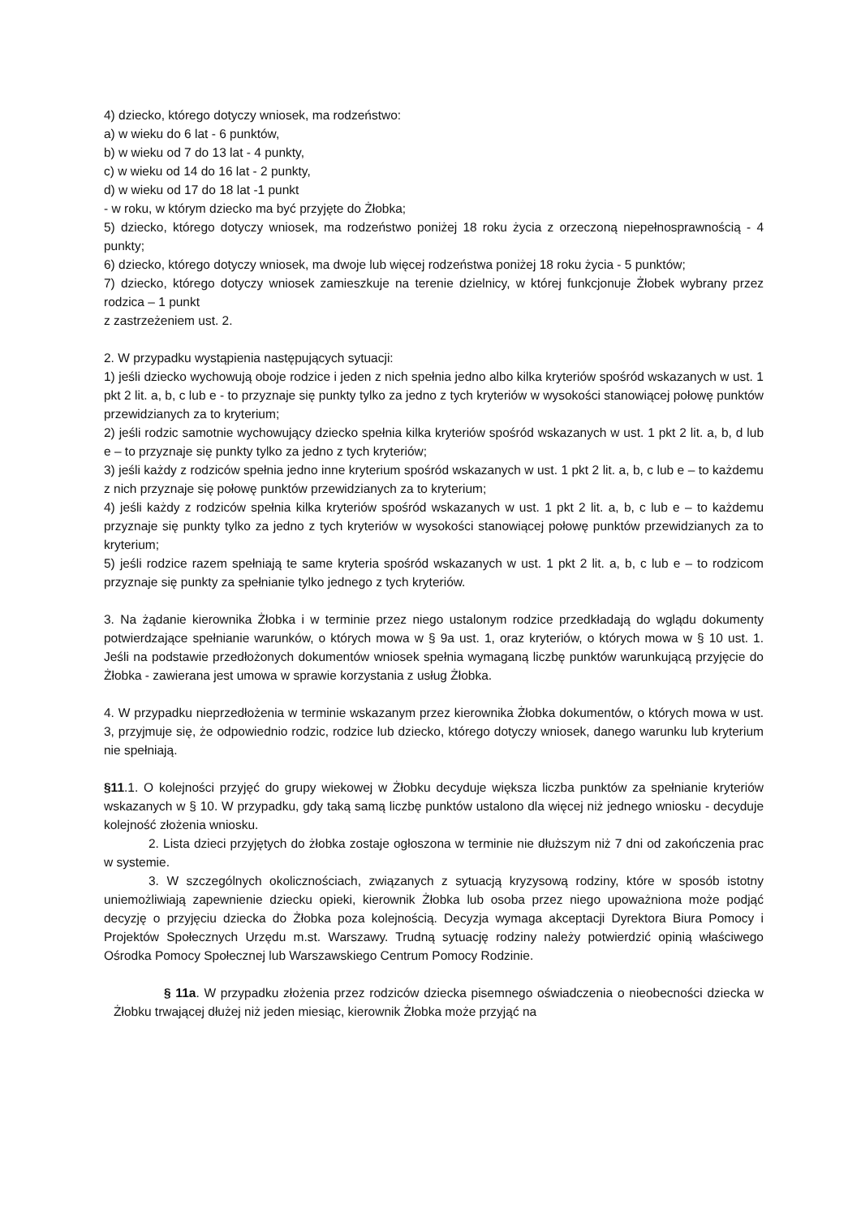4) dziecko, którego dotyczy wniosek, ma rodzeństwo:
a) w wieku do 6 lat - 6 punktów,
b) w wieku od 7 do 13 lat - 4 punkty,
c) w wieku od 14 do 16 lat - 2 punkty,
d) w wieku od 17 do 18 lat -1 punkt
- w roku, w którym dziecko ma być przyjęte do Żłobka;
5) dziecko, którego dotyczy wniosek, ma rodzeństwo poniżej 18 roku życia z orzeczoną niepełnosprawnością - 4 punkty;
6) dziecko, którego dotyczy wniosek, ma dwoje lub więcej rodzeństwa poniżej 18 roku życia - 5 punktów;
7) dziecko, którego dotyczy wniosek zamieszkuje na terenie dzielnicy, w której funkcjonuje Żłobek wybrany przez rodzica – 1 punkt
z zastrzeżeniem ust. 2.
2. W przypadku wystąpienia następujących sytuacji:
1) jeśli dziecko wychowują oboje rodzice i jeden z nich spełnia jedno albo kilka kryteriów spośród wskazanych w ust. 1 pkt 2 lit. a, b, c lub e - to przyznaje się punkty tylko za jedno z tych kryteriów w wysokości stanowiącej połowę punktów przewidzianych za to kryterium;
2) jeśli rodzic samotnie wychowujący dziecko spełnia kilka kryteriów spośród wskazanych w ust. 1 pkt 2 lit. a, b, d lub e – to przyznaje się punkty tylko za jedno z tych kryteriów;
3) jeśli każdy z rodziców spełnia jedno inne kryterium spośród wskazanych w ust. 1 pkt 2 lit. a, b, c lub e – to każdemu z nich przyznaje się połowę punktów przewidzianych za to kryterium;
4) jeśli każdy z rodziców spełnia kilka kryteriów spośród wskazanych w ust. 1 pkt 2 lit. a, b, c lub e – to każdemu przyznaje się punkty tylko za jedno z tych kryteriów w wysokości stanowiącej połowę punktów przewidzianych za to kryterium;
5) jeśli rodzice razem spełniają te same kryteria spośród wskazanych w ust. 1 pkt 2 lit. a, b, c lub e – to rodzicom przyznaje się punkty za spełnianie tylko jednego z tych kryteriów.
3. Na żądanie kierownika Żłobka i w terminie przez niego ustalonym rodzice przedkładają do wglądu dokumenty potwierdzające spełnianie warunków, o których mowa w § 9a ust. 1, oraz kryteriów, o których mowa w § 10 ust. 1. Jeśli na podstawie przedłożonych dokumentów wniosek spełnia wymaganą liczbę punktów warunkującą przyjęcie do Żłobka - zawierana jest umowa w sprawie korzystania z usług Żłobka.
4. W przypadku nieprzedłożenia w terminie wskazanym przez kierownika Żłobka dokumentów, o których mowa w ust. 3, przyjmuje się, że odpowiednio rodzic, rodzice lub dziecko, którego dotyczy wniosek, danego warunku lub kryterium nie spełniają.
§11.1. O kolejności przyjęć do grupy wiekowej w Żłobku decyduje większa liczba punktów za spełnianie kryteriów wskazanych w § 10. W przypadku, gdy taką samą liczbę punktów ustalono dla więcej niż jednego wniosku - decyduje kolejność złożenia wniosku.
2. Lista dzieci przyjętych do żłobka zostaje ogłoszona w terminie nie dłuższym niż 7 dni od zakończenia prac w systemie.
3. W szczególnych okolicznościach, związanych z sytuacją kryzysową rodziny, które w sposób istotny uniemożliwiają zapewnienie dziecku opieki, kierownik Żłobka lub osoba przez niego upoważniona może podjąć decyzję o przyjęciu dziecka do Żłobka poza kolejnością. Decyzja wymaga akceptacji Dyrektora Biura Pomocy i Projektów Społecznych Urzędu m.st. Warszawy. Trudną sytuację rodziny należy potwierdzić opinią właściwego Ośrodka Pomocy Społecznej lub Warszawskiego Centrum Pomocy Rodzinie.
§ 11a. W przypadku złożenia przez rodziców dziecka pisemnego oświadczenia o nieobecności dziecka w Żłobku trwającej dłużej niż jeden miesiąc, kierownik Żłobka może przyjąć na